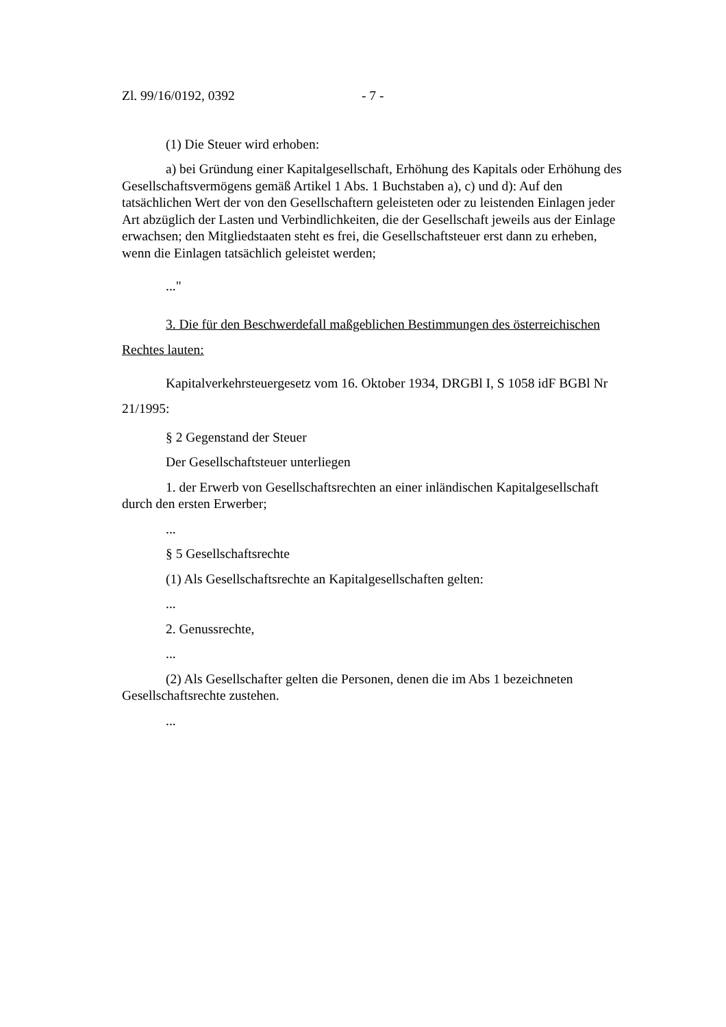Zl. 99/16/0192, 0392 - 7 -
(1) Die Steuer wird erhoben:
a) bei Gründung einer Kapitalgesellschaft, Erhöhung des Kapitals oder Erhöhung des Gesellschaftsvermögens gemäß Artikel 1 Abs. 1 Buchstaben a), c) und d): Auf den tatsächlichen Wert der von den Gesellschaftern geleisteten oder zu leistenden Einlagen jeder Art abzüglich der Lasten und Verbindlichkeiten, die der Gesellschaft jeweils aus der Einlage erwachsen; den Mitgliedstaaten steht es frei, die Gesellschaftsteuer erst dann zu erheben, wenn die Einlagen tatsächlich geleistet werden;
..."
3. Die für den Beschwerdefall maßgeblichen Bestimmungen des österreichischen Rechtes lauten:
Kapitalverkehrsteuergesetz vom 16. Oktober 1934, DRGBl I, S 1058 idF BGBl Nr 21/1995:
§ 2 Gegenstand der Steuer
Der Gesellschaftsteuer unterliegen
1. der Erwerb von Gesellschaftsrechten an einer inländischen Kapitalgesellschaft durch den ersten Erwerber;
...
§ 5 Gesellschaftsrechte
(1) Als Gesellschaftsrechte an Kapitalgesellschaften gelten:
...
2. Genussrechte,
...
(2) Als Gesellschafter gelten die Personen, denen die im Abs 1 bezeichneten Gesellschaftsrechte zustehen.
...